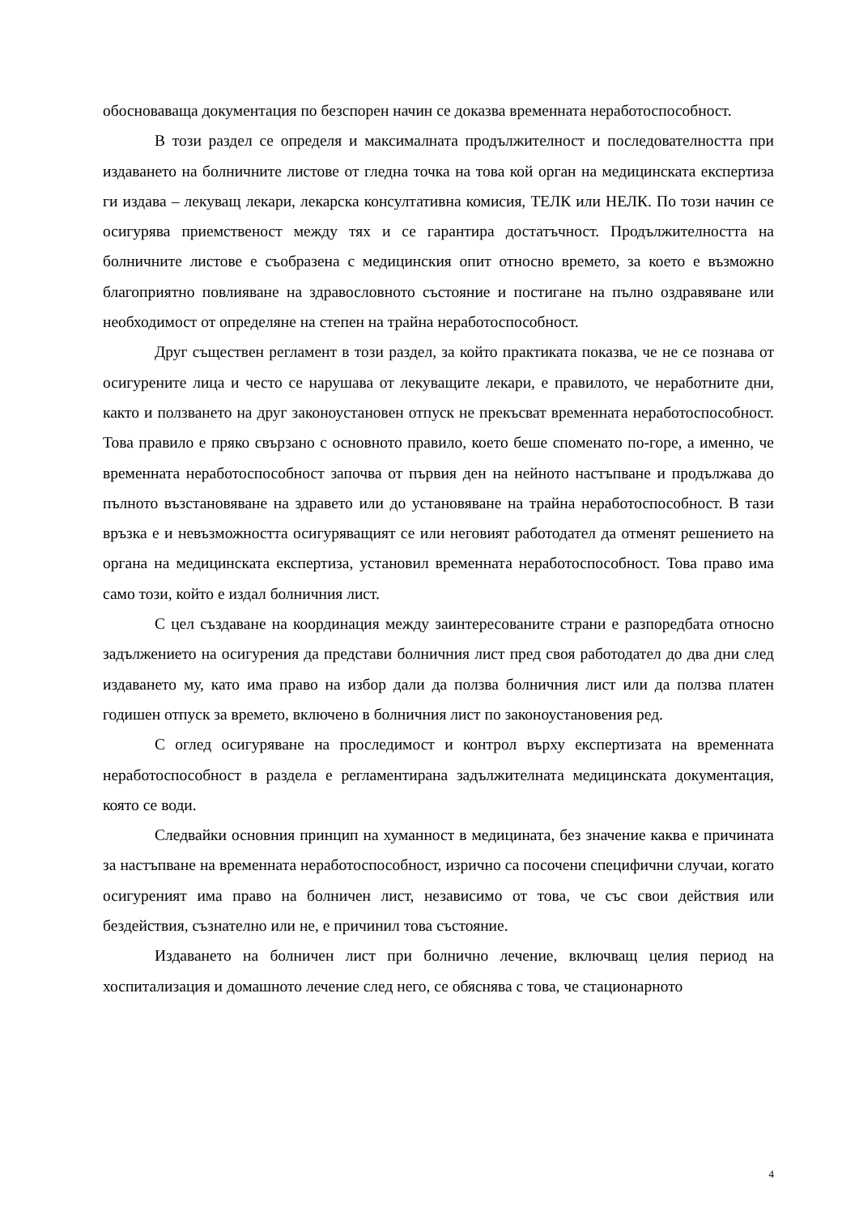обосноваваща документация по безспорен начин се доказва временната неработоспособност.
В този раздел се определя и максималната продължителност и последователността при издаването на болничните листове от гледна точка на това кой орган на медицинската експертиза ги издава – лекуващ лекари, лекарска консултативна комисия, ТЕЛК или НЕЛК. По този начин се осигурява приемственост между тях и се гарантира достатъчност. Продължителността на болничните листове е съобразена с медицинския опит относно времето, за което е възможно благоприятно повлияване на здравословното състояние и постигане на пълно оздравяване или необходимост от определяне на степен на трайна неработоспособност.
Друг съществен регламент в този раздел, за който практиката показва, че не се познава от осигурените лица и често се нарушава от лекуващите лекари, е правилото, че неработните дни, както и ползването на друг законоустановен отпуск не прекъсват временната неработоспособност. Това правило е пряко свързано с основното правило, което беше споменато по-горе, а именно, че временната неработоспособност започва от първия ден на нейното настъпване и продължава до пълното възстановяване на здравето или до установяване на трайна неработоспособност. В тази връзка е и невъзможността осигуряващият се или неговият работодател да отменят решението на органа на медицинската експертиза, установил временната неработоспособност. Това право има само този, който е издал болничния лист.
С цел създаване на координация между заинтересованите страни е разпоредбата относно задължението на осигурения да представи болничния лист пред своя работодател до два дни след издаването му, като има право на избор дали да ползва болничния лист или да ползва платен годишен отпуск за времето, включено в болничния лист по законоустановения ред.
С оглед осигуряване на проследимост и контрол върху експертизата на временната неработоспособност в раздела е регламентирана задължителната медицинската документация, която се води.
Следвайки основния принцип на хуманност в медицината, без значение каква е причината за настъпване на временната неработоспособност, изрично са посочени специфични случаи, когато осигуреният има право на болничен лист, независимо от това, че със свои действия или бездействия, съзнателно или не, е причинил това състояние.
Издаването на болничен лист при болнично лечение, включващ целия период на хоспитализация и домашното лечение след него, се обяснява с това, че стационарното
4